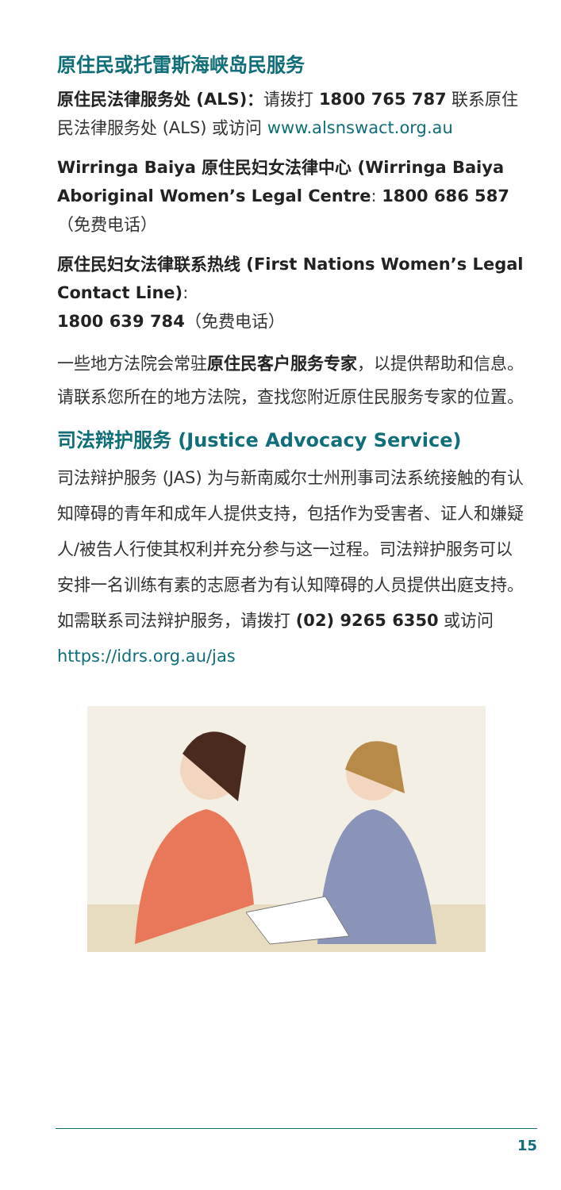原住民或托雷斯海峡岛民服务
原住民法律服务处 (ALS)：请拨打 1800 765 787 联系原住民法律服务处 (ALS) 或访问 www.alsnswact.org.au
Wirringa Baiya 原住民妇女法律中心 (Wirringa Baiya Aboriginal Women’s Legal Centre: 1800 686 587（免费电话）
原住民妇女法律联系热线 (First Nations Women’s Legal Contact Line):
1800 639 784（免费电话）
一些地方法院会常驻原住民客户服务专家，以提供帮助和信息。请联系您所在的地方法院，查找您附近原住民服务专家的位置。
司法辩护服务 (Justice Advocacy Service)
司法辩护服务 (JAS) 为与新南威尔士州刑事司法系统接触的有认知障碍的青年和成年人提供支持，包括作为受害者、证人和嫌疑人/被告人行使其权利并充分参与这一过程。司法辩护服务可以安排一名训练有素的志愿者为有认知障碍的人员提供出庭支持。如需联系司法辩护服务，请拨打 (02) 9265 6350 或访问 https://idrs.org.au/jas
15